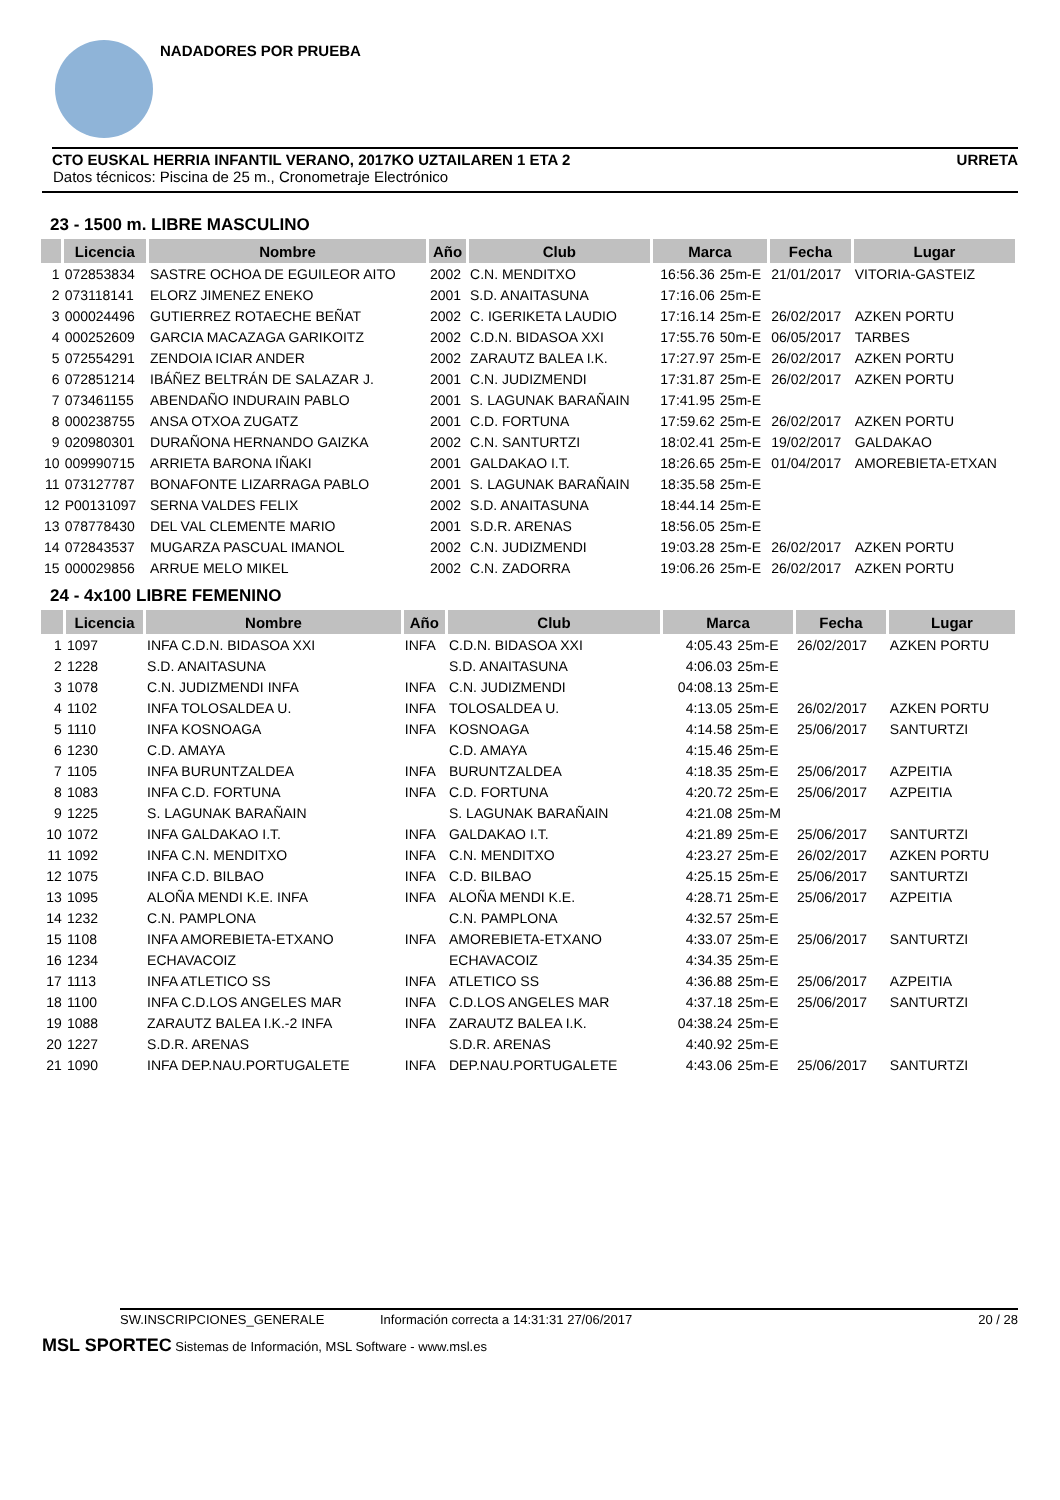NADADORES POR PRUEBA
CTO EUSKAL HERRIA INFANTIL VERANO, 2017KO UZTAILAREN 1 ETA 2 URRETA
Datos técnicos: Piscina de 25 m., Cronometraje Electrónico
23 - 1500 m. LIBRE MASCULINO
| | Licencia | Nombre | Año | Club | Marca | | Fecha | Lugar |
| --- | --- | --- | --- | --- | --- | --- | --- | --- |
| 1 | 072853834 | SASTRE OCHOA DE EGUILEOR AITO | 2002 | C.N. MENDITXO | 16:56.36 | 25m-E | 21/01/2017 | VITORIA-GASTEIZ |
| 2 | 073118141 | ELORZ JIMENEZ ENEKO | 2001 | S.D. ANAITASUNA | 17:16.06 | 25m-E | | |
| 3 | 000024496 | GUTIERREZ ROTAECHE BEÑAT | 2002 | C. IGERIKETA LAUDIO | 17:16.14 | 25m-E | 26/02/2017 | AZKEN PORTU |
| 4 | 000252609 | GARCIA MACAZAGA GARIKOITZ | 2002 | C.D.N. BIDASOA XXI | 17:55.76 | 50m-E | 06/05/2017 | TARBES |
| 5 | 072554291 | ZENDOIA ICIAR ANDER | 2002 | ZARAUTZ BALEA I.K. | 17:27.97 | 25m-E | 26/02/2017 | AZKEN PORTU |
| 6 | 072851214 | IBÁÑEZ BELTRÁN DE SALAZAR J. | 2001 | C.N. JUDIZMENDI | 17:31.87 | 25m-E | 26/02/2017 | AZKEN PORTU |
| 7 | 073461155 | ABENDAÑO INDURAIN PABLO | 2001 | S. LAGUNAK BARAÑAIN | 17:41.95 | 25m-E | | |
| 8 | 000238755 | ANSA OTXOA ZUGATZ | 2001 | C.D. FORTUNA | 17:59.62 | 25m-E | 26/02/2017 | AZKEN PORTU |
| 9 | 020980301 | DURAÑONA HERNANDO GAIZKA | 2002 | C.N. SANTURTZI | 18:02.41 | 25m-E | 19/02/2017 | GALDAKAO |
| 10 | 009990715 | ARRIETA BARONA IÑAKI | 2001 | GALDAKAO I.T. | 18:26.65 | 25m-E | 01/04/2017 | AMOREBIETA-ETXAN |
| 11 | 073127787 | BONAFONTE LIZARRAGA PABLO | 2001 | S. LAGUNAK BARAÑAIN | 18:35.58 | 25m-E | | |
| 12 | P00131097 | SERNA VALDES FELIX | 2002 | S.D. ANAITASUNA | 18:44.14 | 25m-E | | |
| 13 | 078778430 | DEL VAL CLEMENTE MARIO | 2001 | S.D.R. ARENAS | 18:56.05 | 25m-E | | |
| 14 | 072843537 | MUGARZA PASCUAL IMANOL | 2002 | C.N. JUDIZMENDI | 19:03.28 | 25m-E | 26/02/2017 | AZKEN PORTU |
| 15 | 000029856 | ARRUE MELO MIKEL | 2002 | C.N. ZADORRA | 19:06.26 | 25m-E | 26/02/2017 | AZKEN PORTU |
24 - 4x100 LIBRE FEMENINO
| | Licencia | Nombre | Año | Club | Marca | | Fecha | Lugar |
| --- | --- | --- | --- | --- | --- | --- | --- | --- |
| 1 | 1097 | INFA C.D.N. BIDASOA XXI | INFA | C.D.N. BIDASOA XXI | 4:05.43 | 25m-E | 26/02/2017 | AZKEN PORTU |
| 2 | 1228 | S.D. ANAITASUNA | | S.D. ANAITASUNA | 4:06.03 | 25m-E | | |
| 3 | 1078 | C.N. JUDIZMENDI INFA | INFA | C.N. JUDIZMENDI | 04:08.13 | 25m-E | | |
| 4 | 1102 | INFA TOLOSALDEA U. | INFA | TOLOSALDEA U. | 4:13.05 | 25m-E | 26/02/2017 | AZKEN PORTU |
| 5 | 1110 | INFA KOSNOAGA | INFA | KOSNOAGA | 4:14.58 | 25m-E | 25/06/2017 | SANTURTZI |
| 6 | 1230 | C.D. AMAYA | | C.D. AMAYA | 4:15.46 | 25m-E | | |
| 7 | 1105 | INFA BURUNTZALDEA | INFA | BURUNTZALDEA | 4:18.35 | 25m-E | 25/06/2017 | AZPEITIA |
| 8 | 1083 | INFA C.D. FORTUNA | INFA | C.D. FORTUNA | 4:20.72 | 25m-E | 25/06/2017 | AZPEITIA |
| 9 | 1225 | S. LAGUNAK BARAÑAIN | | S. LAGUNAK BARAÑAIN | 4:21.08 | 25m-M | | |
| 10 | 1072 | INFA GALDAKAO I.T. | INFA | GALDAKAO I.T. | 4:21.89 | 25m-E | 25/06/2017 | SANTURTZI |
| 11 | 1092 | INFA C.N. MENDITXO | INFA | C.N. MENDITXO | 4:23.27 | 25m-E | 26/02/2017 | AZKEN PORTU |
| 12 | 1075 | INFA C.D. BILBAO | INFA | C.D. BILBAO | 4:25.15 | 25m-E | 25/06/2017 | SANTURTZI |
| 13 | 1095 | ALOÑA MENDI K.E. INFA | INFA | ALOÑA MENDI K.E. | 4:28.71 | 25m-E | 25/06/2017 | AZPEITIA |
| 14 | 1232 | C.N. PAMPLONA | | C.N. PAMPLONA | 4:32.57 | 25m-E | | |
| 15 | 1108 | INFA AMOREBIETA-ETXANO | INFA | AMOREBIETA-ETXANO | 4:33.07 | 25m-E | 25/06/2017 | SANTURTZI |
| 16 | 1234 | ECHAVACOIZ | | ECHAVACOIZ | 4:34.35 | 25m-E | | |
| 17 | 1113 | INFA ATLETICO SS | INFA | ATLETICO SS | 4:36.88 | 25m-E | 25/06/2017 | AZPEITIA |
| 18 | 1100 | INFA C.D.LOS ANGELES MAR | INFA | C.D.LOS ANGELES MAR | 4:37.18 | 25m-E | 25/06/2017 | SANTURTZI |
| 19 | 1088 | ZARAUTZ BALEA I.K.-2 INFA | INFA | ZARAUTZ BALEA I.K. | 04:38.24 | 25m-E | | |
| 20 | 1227 | S.D.R. ARENAS | | S.D.R. ARENAS | 4:40.92 | 25m-E | | |
| 21 | 1090 | INFA DEP.NAU.PORTUGALETE | INFA | DEP.NAU.PORTUGALETE | 4:43.06 | 25m-E | 25/06/2017 | SANTURTZI |
SW.INSCRIPCIONES_GENERALE Información correcta a 14:31:31 27/06/2017 20 / 28
MSL SPORTEC Sistemas de Información, MSL Software - www.msl.es